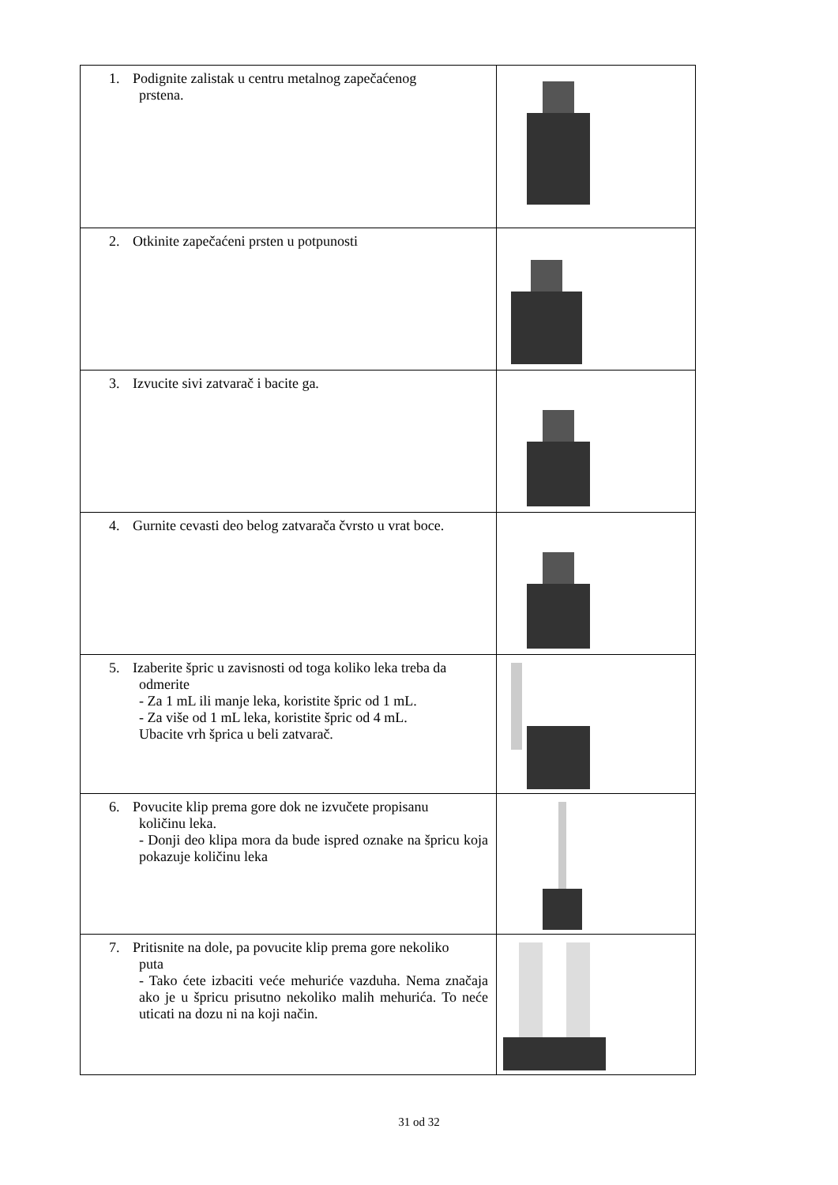| 1. Podignite zalistak u centru metalnog zapečaćenog prstena. | |
| 2. Otkinite zapečaćeni prsten u potpunosti | |
| 3. Izvucite sivi zatvarač i bacite ga. | |
| 4. Gurnite cevasti deo belog zatvarača čvrsto u vrat boce. | |
| 5. Izaberite špric u zavisnosti od toga koliko leka treba da odmerite - Za 1 mL ili manje leka, koristite špric od 1 mL. - Za više od 1 mL leka, koristite špric od 4 mL. Ubacite vrh šprica u beli zatvarač. | |
| 6. Povucite klip prema gore dok ne izvučete propisanu količinu leka. - Donji deo klipa mora da bude ispred oznake na špricu koja pokazuje količinu leka | |
| 7. Pritisnite na dole, pa povucite klip prema gore nekoliko puta - Tako ćete izbaciti veće mehuriće vazduha. Nema značaja ako je u špricu prisutno nekoliko malih mehurića. To neće uticati na dozu ni na koji način. | |
31 od 32